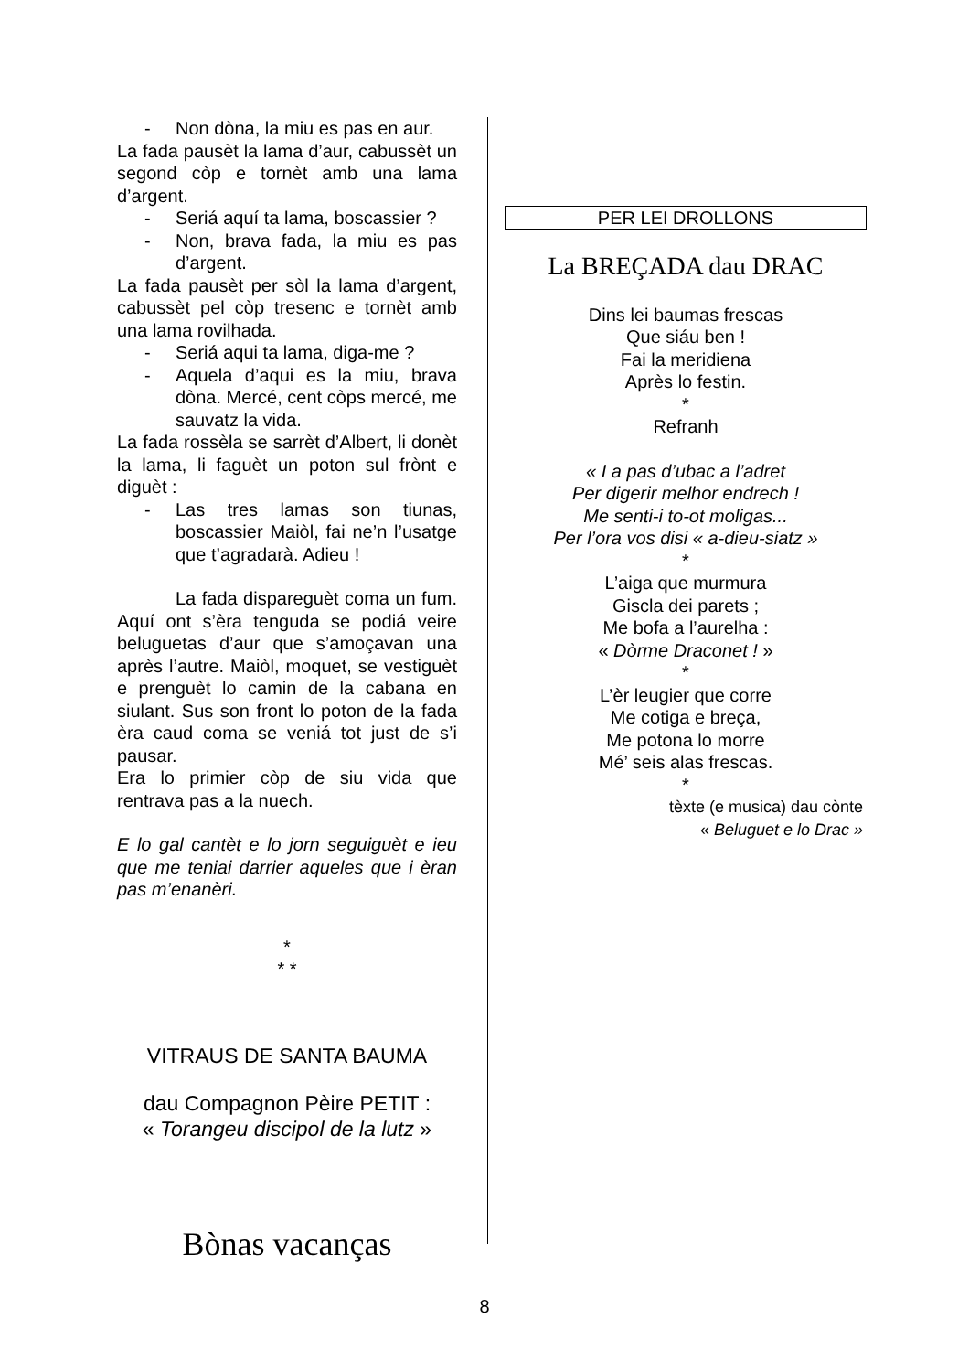- Non dòna, la miu es pas en aur.
La fada pausèt la lama d’aur, cabussèt un segond còp e tornèt amb una lama d’argent.
- Seriá aquí ta lama, boscassier ?
- Non, brava fada, la miu es pas d’argent.
La fada pausèt per sòl la lama d’argent, cabussèt pel còp tresenc e tornèt amb una lama rovilhada.
- Seriá aqui ta lama, diga-me ?
- Aquela d’aqui es la miu, brava dòna. Mercé, cent còps mercé, me sauvatz la vida.
La fada rossèla se sarrèt d’Albert, li donèt la lama, li faguèt un poton sul frònt e diguèt :
- Las tres lamas son tiunas, boscassier Maiòl, fai ne’n l’usatge que t’agradarà. Adieu !
La fada dispareguèt coma un fum. Aquí ont s’èra tenguda se podiá veire beluguetas d’aur que s’amoçavan una après l’autre. Maiòl, moquet, se vestiguèt e prenguèt lo camin de la cabana en siulant. Sus son front lo poton de la fada èra caud coma se veniá tot just de s’i pausar.
Era lo primier còp de siu vida que rentrava pas a la nuech.
E lo gal cantèt e lo jorn seguiguèt e ieu que me teniai darrier aqueles que i èran pas m’enanèri.
*
* *
VITRAUS DE SANTA BAUMA
dau Compagnon Pèire PETIT :
« Torangeu discipol de la lutz »
Bònas vacanças
PER LEI DROLLONS
La BREÇADA dau DRAC
Dins lei baumas frescas
Que siáu ben !
Fai la meridiena
Après lo festin.
*
Refranh
« I a pas d’ubac a l’adret
Per digerir melhor endrech !
Me senti-i to-ot moligas...
Per l’ora vos disi « a-dieu-siatz »
*
L’aiga que murmura
Giscla dei parets ;
Me bofa a l’aurelha :
« Dòrme Draconet ! »
*
L’èr leugier que corre
Me cotiga e breça,
Me potona lo morre
Mé’ seis alas frescas.
*
tèxte (e musica) dau cònte
« Beluguet e lo Drac »
8